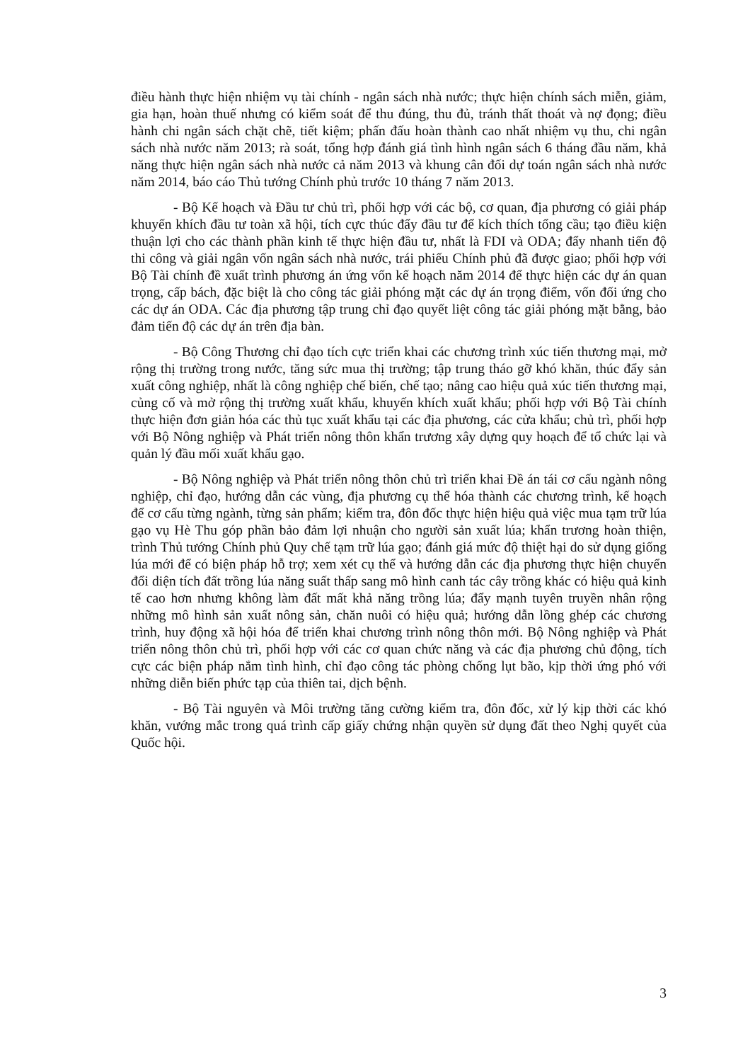điều hành thực hiện nhiệm vụ tài chính - ngân sách nhà nước; thực hiện chính sách miễn, giảm, gia hạn, hoàn thuế nhưng có kiểm soát để thu đúng, thu đủ, tránh thất thoát và nợ đọng; điều hành chi ngân sách chặt chẽ, tiết kiệm; phấn đấu hoàn thành cao nhất nhiệm vụ thu, chi ngân sách nhà nước năm 2013; rà soát, tổng hợp đánh giá tình hình ngân sách 6 tháng đầu năm, khả năng thực hiện ngân sách nhà nước cả năm 2013 và khung cân đối dự toán ngân sách nhà nước năm 2014, báo cáo Thủ tướng Chính phủ trước 10 tháng 7 năm 2013.
- Bộ Kế hoạch và Đầu tư chủ trì, phối hợp với các bộ, cơ quan, địa phương có giải pháp khuyến khích đầu tư toàn xã hội, tích cực thúc đẩy đầu tư để kích thích tổng cầu; tạo điều kiện thuận lợi cho các thành phần kinh tế thực hiện đầu tư, nhất là FDI và ODA; đẩy nhanh tiến độ thi công và giải ngân vốn ngân sách nhà nước, trái phiếu Chính phủ đã được giao; phối hợp với Bộ Tài chính đề xuất trình phương án ứng vốn kế hoạch năm 2014 để thực hiện các dự án quan trọng, cấp bách, đặc biệt là cho công tác giải phóng mặt các dự án trọng điểm, vốn đối ứng cho các dự án ODA. Các địa phương tập trung chỉ đạo quyết liệt công tác giải phóng mặt bằng, bảo đảm tiến độ các dự án trên địa bàn.
- Bộ Công Thương chỉ đạo tích cực triển khai các chương trình xúc tiến thương mại, mở rộng thị trường trong nước, tăng sức mua thị trường; tập trung tháo gỡ khó khăn, thúc đẩy sản xuất công nghiệp, nhất là công nghiệp chế biến, chế tạo; nâng cao hiệu quả xúc tiến thương mại, củng cố và mở rộng thị trường xuất khẩu, khuyến khích xuất khẩu; phối hợp với Bộ Tài chính thực hiện đơn giản hóa các thủ tục xuất khẩu tại các địa phương, các cửa khẩu; chủ trì, phối hợp với Bộ Nông nghiệp và Phát triển nông thôn khẩn trương xây dựng quy hoạch để tổ chức lại và quản lý đầu mối xuất khẩu gạo.
- Bộ Nông nghiệp và Phát triển nông thôn chủ trì triển khai Đề án tái cơ cấu ngành nông nghiệp, chỉ đạo, hướng dẫn các vùng, địa phương cụ thể hóa thành các chương trình, kế hoạch để cơ cấu từng ngành, từng sản phẩm; kiểm tra, đôn đốc thực hiện hiệu quả việc mua tạm trữ lúa gạo vụ Hè Thu góp phần bảo đảm lợi nhuận cho người sản xuất lúa; khẩn trương hoàn thiện, trình Thủ tướng Chính phủ Quy chế tạm trữ lúa gạo; đánh giá mức độ thiệt hại do sử dụng giống lúa mới để có biện pháp hỗ trợ; xem xét cụ thể và hướng dẫn các địa phương thực hiện chuyển đổi diện tích đất trồng lúa năng suất thấp sang mô hình canh tác cây trồng khác có hiệu quả kinh tế cao hơn nhưng không làm đất mất khả năng trồng lúa; đẩy mạnh tuyên truyền nhân rộng những mô hình sản xuất nông sản, chăn nuôi có hiệu quả; hướng dẫn lồng ghép các chương trình, huy động xã hội hóa để triển khai chương trình nông thôn mới. Bộ Nông nghiệp và Phát triển nông thôn chủ trì, phối hợp với các cơ quan chức năng và các địa phương chủ động, tích cực các biện pháp nắm tình hình, chỉ đạo công tác phòng chống lụt bão, kịp thời ứng phó với những diễn biến phức tạp của thiên tai, dịch bệnh.
- Bộ Tài nguyên và Môi trường tăng cường kiểm tra, đôn đốc, xử lý kịp thời các khó khăn, vướng mắc trong quá trình cấp giấy chứng nhận quyền sử dụng đất theo Nghị quyết của Quốc hội.
3